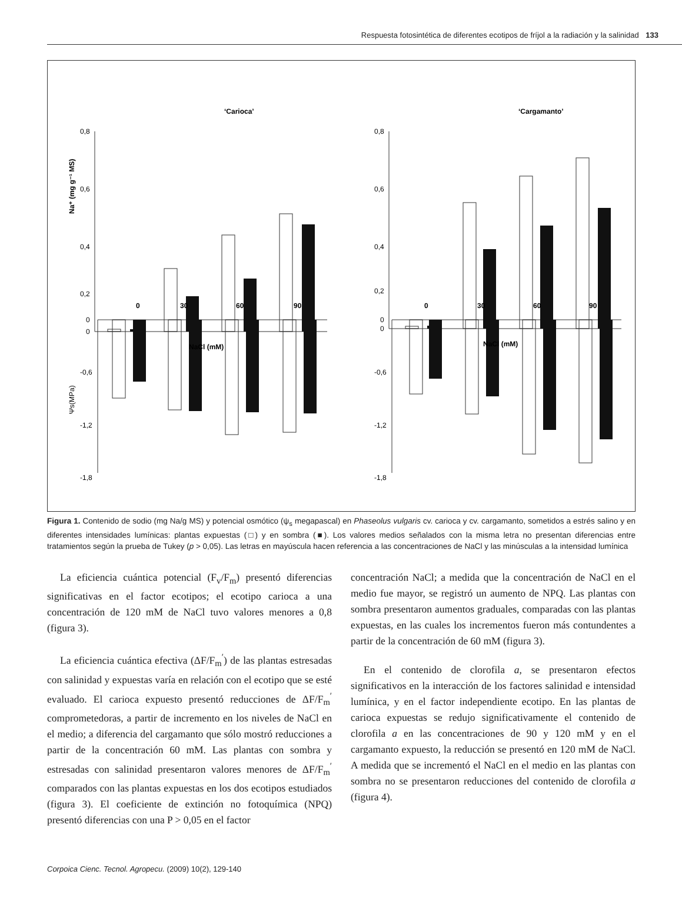Respuesta fotosintética de diferentes ecotipos de fríjol a la radiación y la salinidad 133
‘Carioca’
‘Cargamanto’
0,8
0,6
0,4
0,2
0
0,8
0,6
0,4
0,2
0
NaCl (mM)
NaCl (mM)
0
30
60
90
0
30
60
90
0
-0,6
-1,2
-1,8
0
-0,6
-1,2
-1,8
Na⁺ (mg g⁻¹ MS)
Ψs(MPa)
Figura 1. Contenido de sodio (mg Na/g MS) y potencial osmótico (ψ<sub>s</sub> megapascal) en Phaseolus vulgaris cv. carioca y cv. cargamanto, sometidos a estrés salino y en diferentes intensidades lumínicas: plantas expuestas (□) y en sombra (■). Los valores medios señalados con la misma letra no presentan diferencias entre tratamientos según la prueba de Tukey (p > 0,05). Las letras en mayúscula hacen referencia a las concentraciones de NaCl y las minúsculas a la intensidad lumínica
La eficiencia cuántica potencial (F<sub>v</sub>/F<sub>m</sub>) presentó diferencias significativas en el factor ecotipos; el ecotipo carioca a una concentración de 120 mM de NaCl tuvo valores menores a 0,8 (figura 3).
La eficiencia cuántica efectiva (ΔF/F<sub>m</sub><sup>′</sup>) de las plantas estresadas con salinidad y expuestas varía en relación con el ecotipo que se esté evaluado. El carioca expuesto presentó reducciones de ΔF/F<sub>m</sub><sup>′</sup> comprometedoras, a partir de incremento en los niveles de NaCl en el medio; a diferencia del cargamanto que sólo mostró reducciones a partir de la concentración 60 mM. Las plantas con sombra y estresadas con salinidad presentaron valores menores de ΔF/F<sub>m</sub><sup>′</sup> comparados con las plantas expuestas en los dos ecotipos estudiados (figura 3). El coeficiente de extinción no fotoquímica (NPQ) presentó diferencias con una P > 0,05 en el factor
concentración NaCl; a medida que la concentración de NaCl en el medio fue mayor, se registró un aumento de NPQ. Las plantas con sombra presentaron aumentos graduales, comparadas con las plantas expuestas, en las cuales los incrementos fueron más contundentes a partir de la concentración de 60 mM (figura 3).
En el contenido de clorofila a, se presentaron efectos significativos en la interacción de los factores salinidad e intensidad lumínica, y en el factor independiente ecotipo. En las plantas de carioca expuestas se redujo significativamente el contenido de clorofila a en las concentraciones de 90 y 120 mM y en el cargamanto expuesto, la reducción se presentó en 120 mM de NaCl. A medida que se incrementó el NaCl en el medio en las plantas con sombra no se presentaron reducciones del contenido de clorofila a (figura 4).
Corpoica Cienc. Tecnol. Agropecu. (2009) 10(2), 129-140